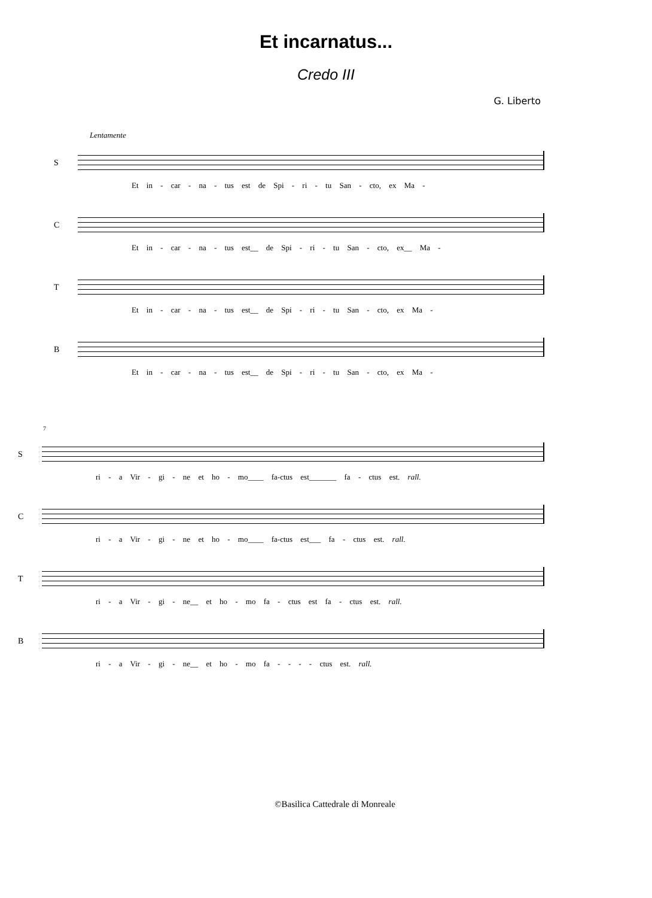Et incarnatus...
Credo III
G. Liberto
Lentamente
S
Et in - car - na - tus est de Spi - ri - tu San - cto, ex Ma -
C
Et in - car - na - tus est__ de Spi - ri - tu San - cto, ex__ Ma -
T
Et in - car - na - tus est__ de Spi - ri - tu San - cto, ex Ma -
B
Et in - car - na - tus est__ de Spi - ri - tu San - cto, ex Ma -
7
S
ri - a Vir - gi - ne et ho - mo____ fa-ctus est_______ fa - ctus est. rall.
C
ri - a Vir - gi - ne et ho - mo____ fa-ctus est___ fa - ctus est. rall.
T
ri - a Vir - gi - ne__ et ho - mo fa - ctus est fa - ctus est. rall.
B
ri - a Vir - gi - ne__ et ho - mo fa - - - - ctus est. rall.
©Basilica Cattedrale di Monreale